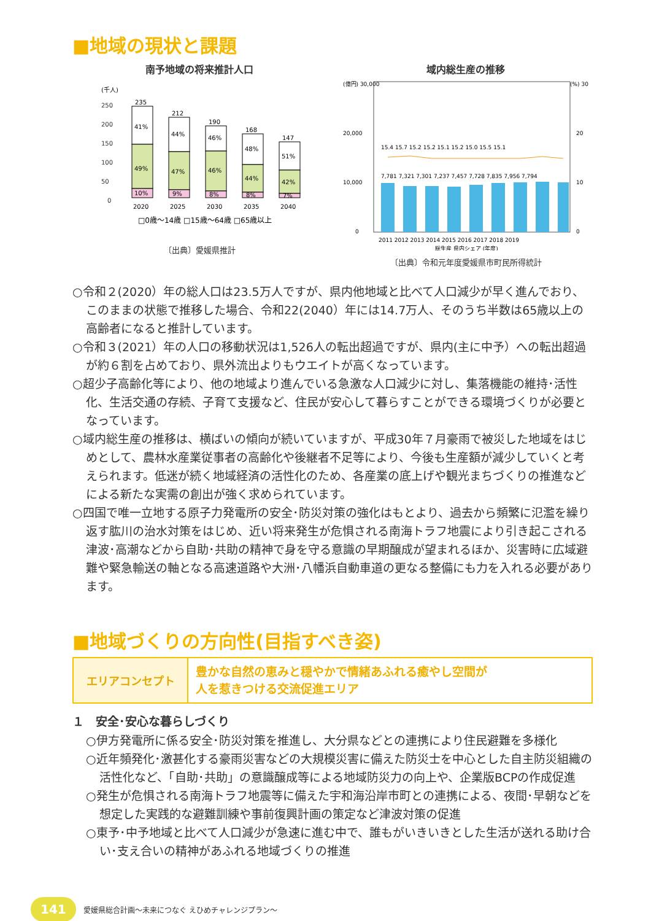■地域の現状と課題
南予地域の将来推計人口
(千人)
250
200
150
100
50
0
235
212
190
168
147
41%
49%
10%
44%
47%
9%
46%
46%
8%
48%
44%
8%
51%
42%
7%
2020
2025
2030
2035
2040
□0歳～14歳 □15歳～64歳 □65歳以上
〔出典〕愛媛県推計
域内総生産の推移
(億円) 30,000
(%) 30
20,000
20
10,000
10
0
0
15.4 15.7 15.2 15.2 15.1 15.2 15.0 15.5 15.1
7,781 7,321 7,301 7,237 7,457 7,728 7,835 7,956 7,794
2011 2012 2013 2014 2015 2016 2017 2018 2019
総生産 県内シェア (年度)
〔出典〕令和元年度愛媛県市町民所得統計
○令和２(2020）年の総人口は23.5万人ですが、県内他地域と比べて人口減少が早く進んでおり、このままの状態で推移した場合、令和22(2040）年には14.7万人、そのうち半数は65歳以上の高齢者になると推計しています。
○令和３(2021）年の人口の移動状況は1,526人の転出超過ですが、県内(主に中予）への転出超過が約６割を占めており、県外流出よりもウエイトが高くなっています。
○超少子高齢化等により、他の地域より進んでいる急激な人口減少に対し、集落機能の維持･活性化、生活交通の存続、子育て支援など、住民が安心して暮らすことができる環境づくりが必要となっています。
○域内総生産の推移は、横ばいの傾向が続いていますが、平成30年７月豪雨で被災した地域をはじめとして、農林水産業従事者の高齢化や後継者不足等により、今後も生産額が減少していくと考えられます。低迷が続く地域経済の活性化のため、各産業の底上げや観光まちづくりの推進などによる新たな実需の創出が強く求められています。
○四国で唯一立地する原子力発電所の安全･防災対策の強化はもとより、過去から頻繁に氾濫を繰り返す肱川の治水対策をはじめ、近い将来発生が危惧される南海トラフ地震により引き起こされる津波･高潮などから自助･共助の精神で身を守る意識の早期醸成が望まれるほか、災害時に広域避難や緊急輸送の軸となる高速道路や大洲･八幡浜自動車道の更なる整備にも力を入れる必要があります。
■地域づくりの方向性(目指すべき姿)
エリアコンセプト
豊かな自然の恵みと穏やかで情緒あふれる癒やし空間が
人を惹きつける交流促進エリア
１　安全･安心な暮らしづくり
○伊方発電所に係る安全･防災対策を推進し、大分県などとの連携により住民避難を多様化
○近年頻発化･激甚化する豪雨災害などの大規模災害に備えた防災士を中心とした自主防災組織の活性化など、「自助･共助」の意識醸成等による地域防災力の向上や、企業版BCPの作成促進
○発生が危惧される南海トラフ地震等に備えた宇和海沿岸市町との連携による、夜間･早朝などを想定した実践的な避難訓練や事前復興計画の策定など津波対策の促進
○東予･中予地域と比べて人口減少が急速に進む中で、誰もがいきいきとした生活が送れる助け合い･支え合いの精神があふれる地域づくりの推進
141 愛媛県総合計画～未来につなぐ えひめチャレンジプラン～